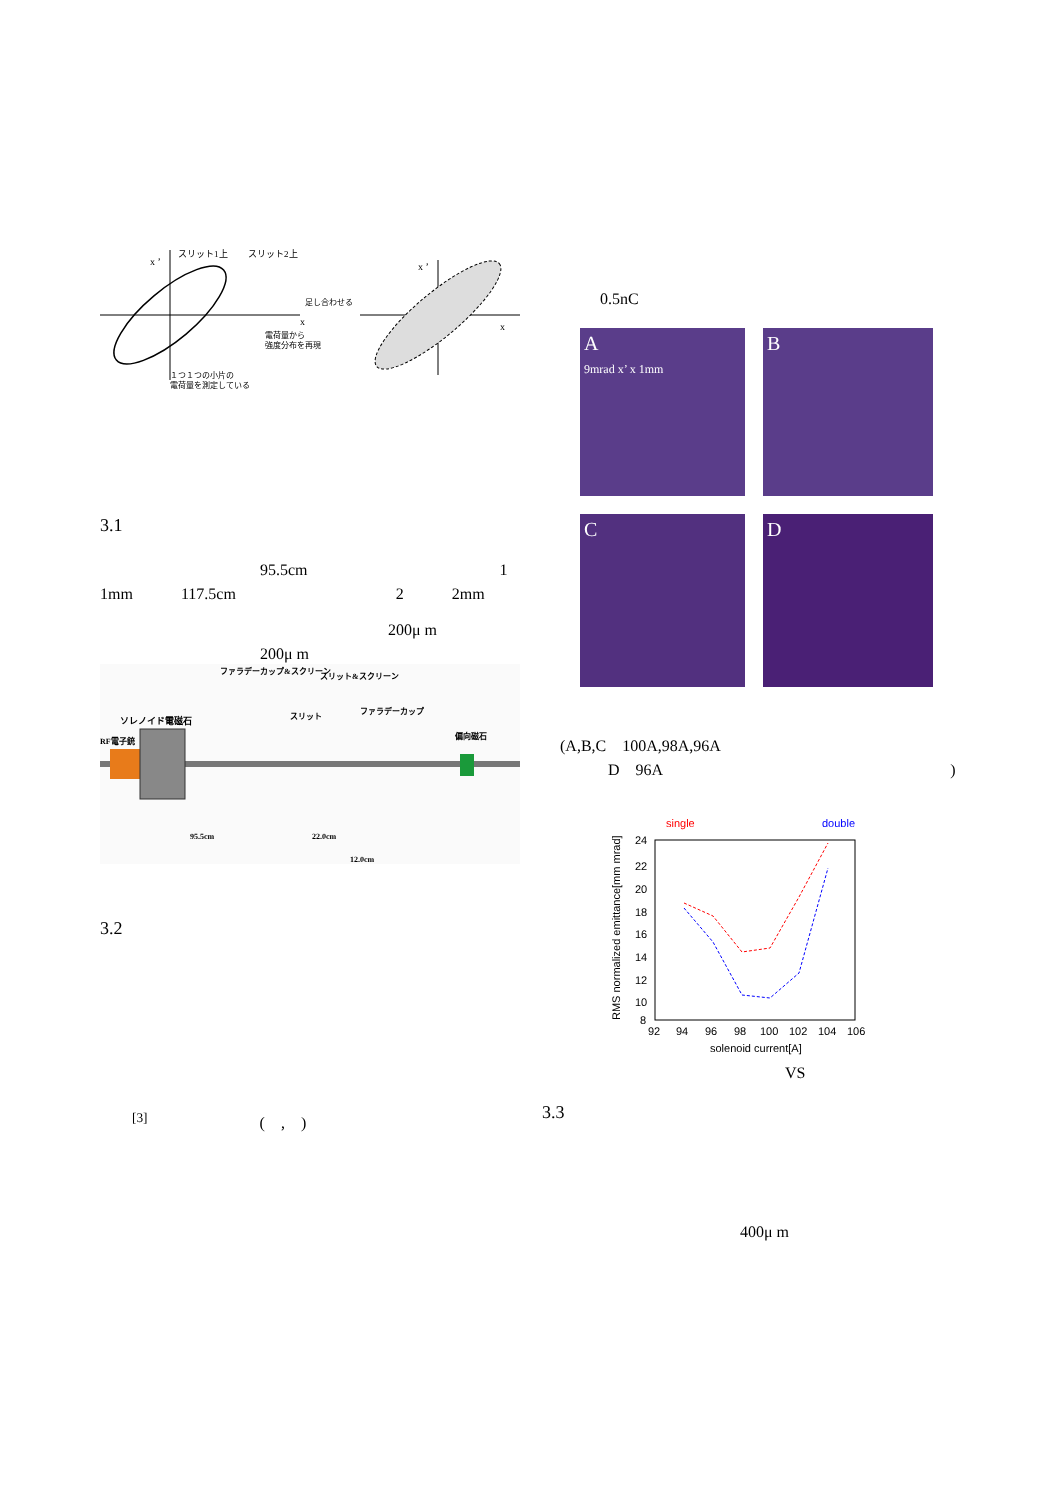x ’
x
スリット1上
スリット2上
足し合わせる
電荷量から
強度分布を再現
１つ１つの小片の
電荷量を測定している
x ’
x
3.1
　　　　　　　　　　95.5cm　　　　　　　　　　　　1
1mm　　　117.5cm　　　　　　　　　　2　　　2mm
　　　　　　　　　　　　　　　　　　200μ m
　　　　　　　　　　200μ m
ソレノイド電磁石
RF電子銃
ファラデーカップ&スクリーン
スリット&スクリーン
スリット
ファラデーカップ
偏向磁石
95.5cm
22.0cm
12.0cm
3.2
　　<sup>[3]</sup>　　　　　　　(　,　)
0.5nC
A
9mrad x’ x 1mm
B
C
D
(A,B,C　100A,98A,96A
　　　D　96A　　　　　　　　　　　　　　　　　　)
24
22
20
18
16
14
12
10
8
92
94
96
98
100
102
104
106
solenoid current[A]
single
double
RMS normalized emittance[mm mrad]
VS
3.3
400μ m